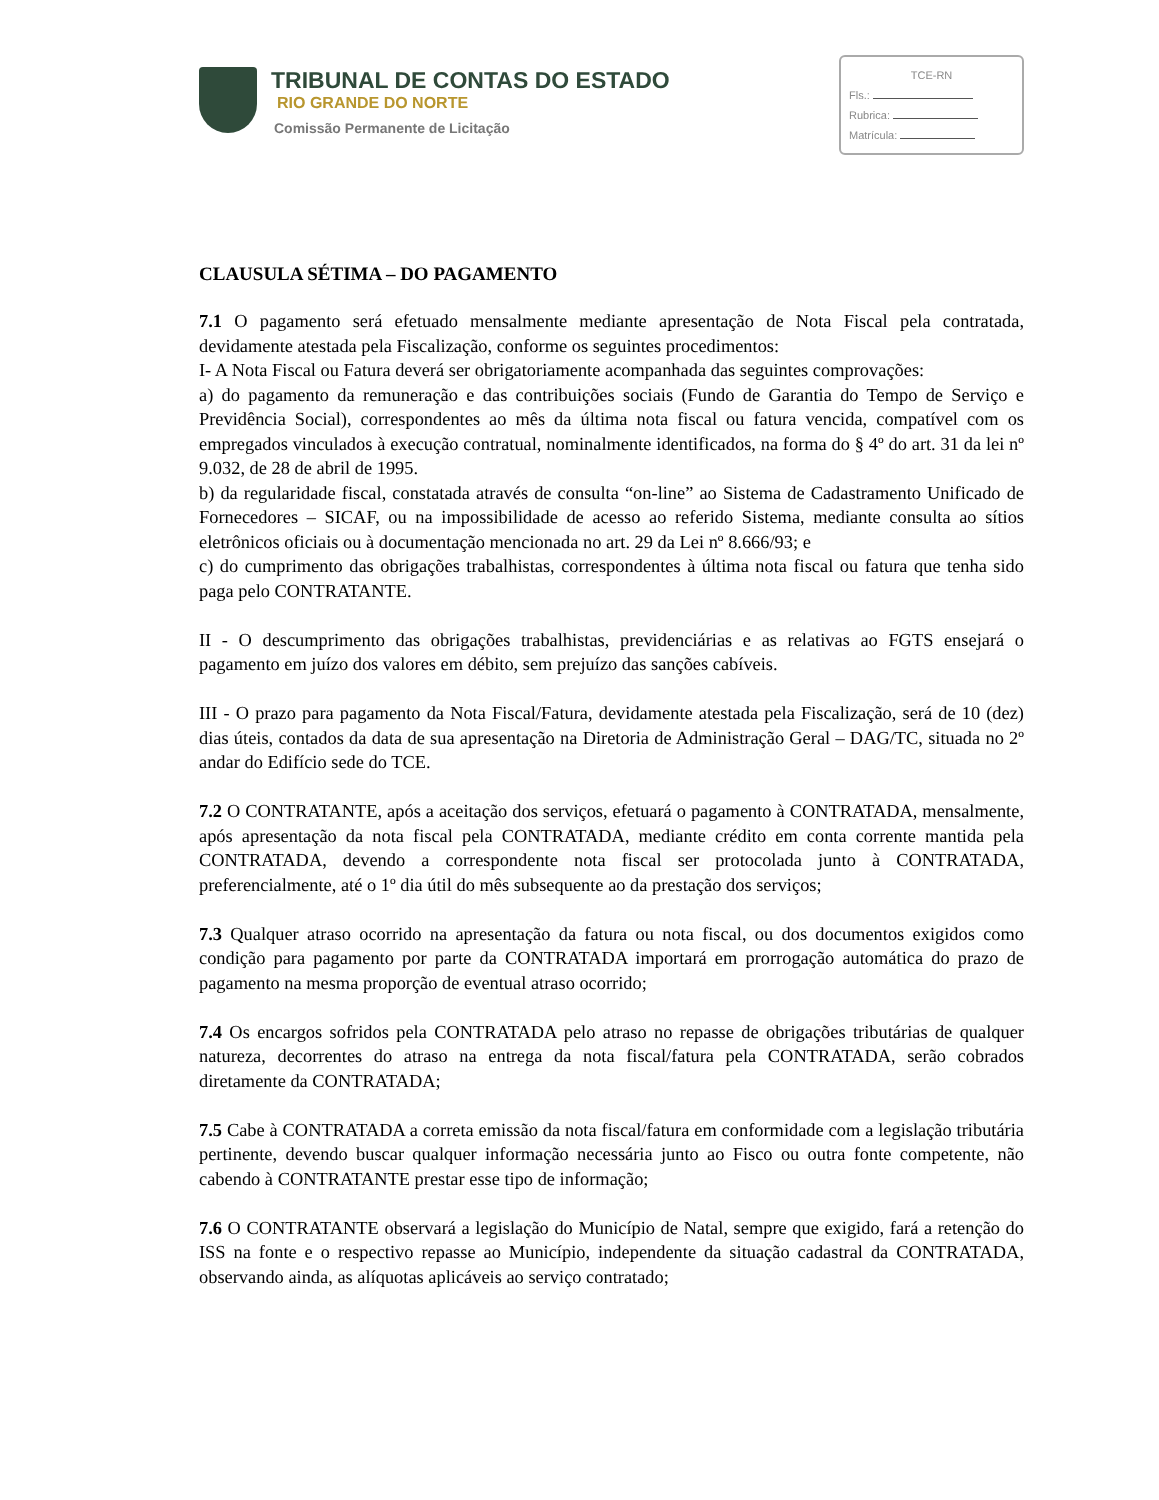TRIBUNAL DE CONTAS DO ESTADO
RIO GRANDE DO NORTE
Comissão Permanente de Licitação
TCE-RN
Fls.:
Rubrica:
Matrícula:
CLAUSULA SÉTIMA – DO PAGAMENTO
7.1 O pagamento será efetuado mensalmente mediante apresentação de Nota Fiscal pela contratada, devidamente atestada pela Fiscalização, conforme os seguintes procedimentos:
I- A Nota Fiscal ou Fatura deverá ser obrigatoriamente acompanhada das seguintes comprovações:
a) do pagamento da remuneração e das contribuições sociais (Fundo de Garantia do Tempo de Serviço e Previdência Social), correspondentes ao mês da última nota fiscal ou fatura vencida, compatível com os empregados vinculados à execução contratual, nominalmente identificados, na forma do § 4º do art. 31 da lei nº 9.032, de 28 de abril de 1995.
b) da regularidade fiscal, constatada através de consulta “on-line” ao Sistema de Cadastramento Unificado de Fornecedores – SICAF, ou na impossibilidade de acesso ao referido Sistema, mediante consulta ao sítios eletrônicos oficiais ou à documentação mencionada no art. 29 da Lei nº 8.666/93; e
c) do cumprimento das obrigações trabalhistas, correspondentes à última nota fiscal ou fatura que tenha sido paga pelo CONTRATANTE.
II - O descumprimento das obrigações trabalhistas, previdenciárias e as relativas ao FGTS ensejará o pagamento em juízo dos valores em débito, sem prejuízo das sanções cabíveis.
III - O prazo para pagamento da Nota Fiscal/Fatura, devidamente atestada pela Fiscalização, será de 10 (dez) dias úteis, contados da data de sua apresentação na Diretoria de Administração Geral – DAG/TC, situada no 2º andar do Edifício sede do TCE.
7.2 O CONTRATANTE, após a aceitação dos serviços, efetuará o pagamento à CONTRATADA, mensalmente, após apresentação da nota fiscal pela CONTRATADA, mediante crédito em conta corrente mantida pela CONTRATADA, devendo a correspondente nota fiscal ser protocolada junto à CONTRATADA, preferencialmente, até o 1º dia útil do mês subsequente ao da prestação dos serviços;
7.3 Qualquer atraso ocorrido na apresentação da fatura ou nota fiscal, ou dos documentos exigidos como condição para pagamento por parte da CONTRATADA importará em prorrogação automática do prazo de pagamento na mesma proporção de eventual atraso ocorrido;
7.4 Os encargos sofridos pela CONTRATADA pelo atraso no repasse de obrigações tributárias de qualquer natureza, decorrentes do atraso na entrega da nota fiscal/fatura pela CONTRATADA, serão cobrados diretamente da CONTRATADA;
7.5 Cabe à CONTRATADA a correta emissão da nota fiscal/fatura em conformidade com a legislação tributária pertinente, devendo buscar qualquer informação necessária junto ao Fisco ou outra fonte competente, não cabendo à CONTRATANTE prestar esse tipo de informação;
7.6 O CONTRATANTE observará a legislação do Município de Natal, sempre que exigido, fará a retenção do ISS na fonte e o respectivo repasse ao Município, independente da situação cadastral da CONTRATADA, observando ainda, as alíquotas aplicáveis ao serviço contratado;